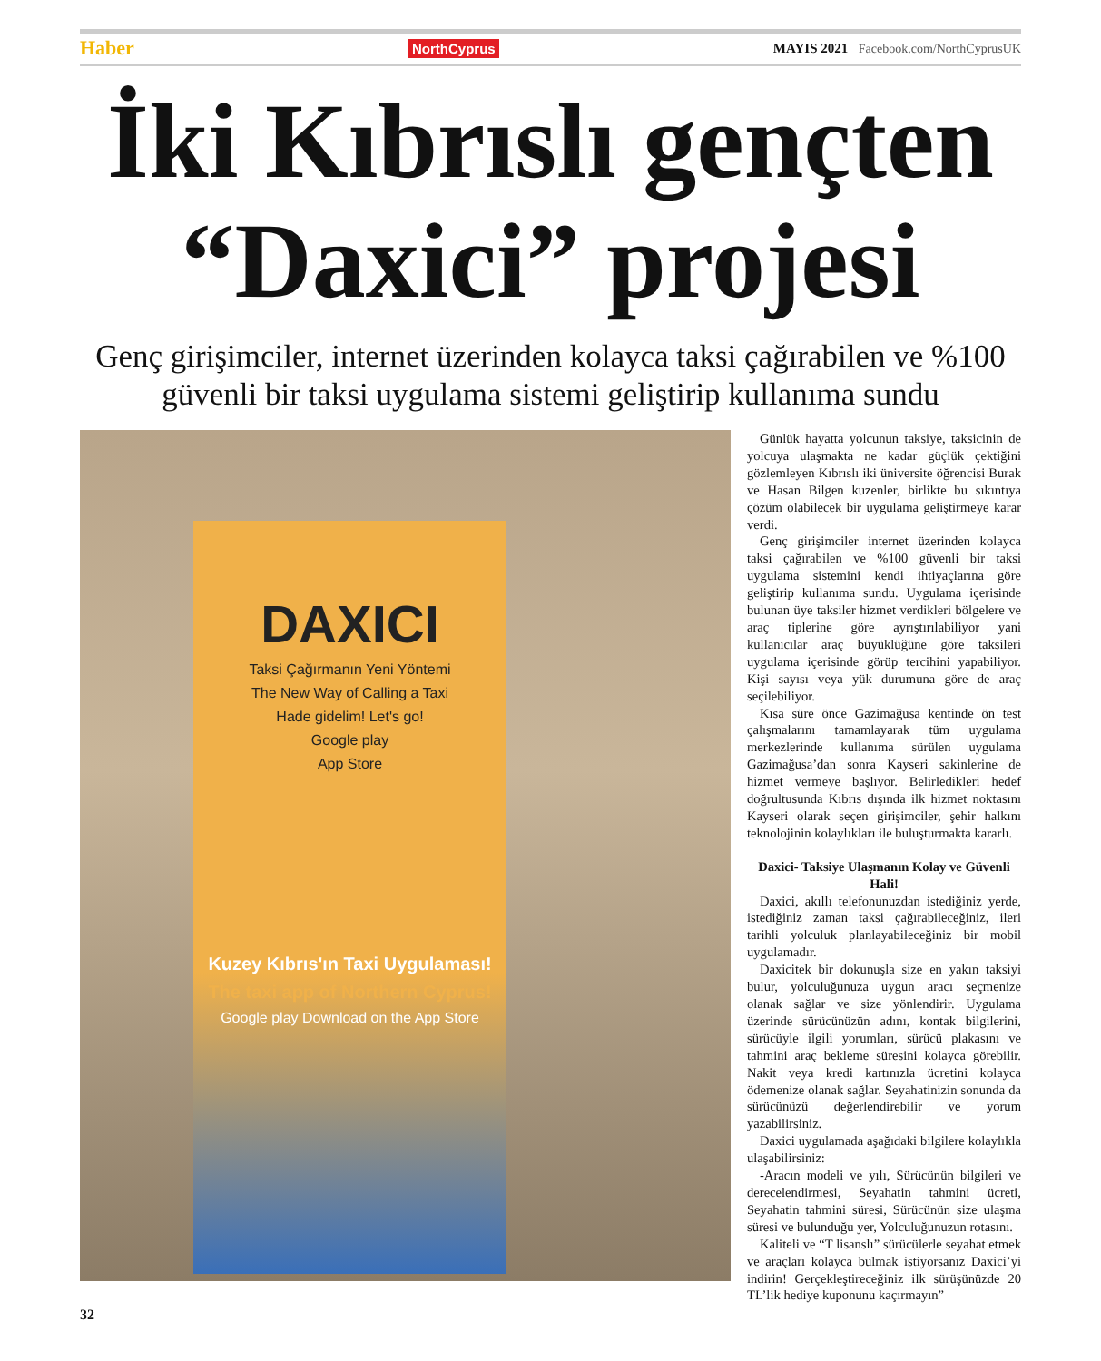Haber NorthCyprus MAYIS 2021 Facebook.com/NorthCyprusUK
İki Kıbrıslı gençten
“Daxici” projesi
Genç girişimciler, internet üzerinden kolayca taksi çağırabilen ve %100 güvenli bir taksi uygulama sistemi geliştirip kullanıma sundu
DAXICI
Taksi Çağırmanın Yeni Yöntemi
The New Way of Calling a Taxi
Hade gidelim! Let's go!
Google play
App Store
Kuzey Kıbrıs'ın Taxi Uygulaması!
The taxi app of Northern Cyprus!
Google play Download on the App Store
Günlük hayatta yolcunun taksiye, taksicinin de yolcuya ulaşmakta ne kadar güçlük çektiğini gözlemleyen Kıbrıslı iki üniversite öğrencisi Burak ve Hasan Bilgen kuzenler, birlikte bu sıkıntıya çözüm olabilecek bir uygulama geliştirmeye karar verdi.
Genç girişimciler internet üzerinden kolayca taksi çağırabilen ve %100 güvenli bir taksi uygulama sistemini kendi ihtiyaçlarına göre geliştirip kullanıma sundu. Uygulama içerisinde bulunan üye taksiler hizmet verdikleri bölgelere ve araç tiplerine göre ayrıştırılabiliyor yani kullanıcılar araç büyüklüğüne göre taksileri uygulama içerisinde görüp tercihini yapabiliyor. Kişi sayısı veya yük durumuna göre de araç seçilebiliyor.
Kısa süre önce Gazimağusa kentinde ön test çalışmalarını tamamlayarak tüm uygulama merkezlerinde kullanıma sürülen uygulama Gazimağusa’dan sonra Kayseri sakinlerine de hizmet vermeye başlıyor. Belirledikleri hedef doğrultusunda Kıbrıs dışında ilk hizmet noktasını Kayseri olarak seçen girişimciler, şehir halkını teknolojinin kolaylıkları ile buluşturmakta kararlı.
Daxici- Taksiye Ulaşmanın Kolay ve Güvenli Hali!
Daxici, akıllı telefonunuzdan istediğiniz yerde, istediğiniz zaman taksi çağırabileceğiniz, ileri tarihli yolculuk planlayabileceğiniz bir mobil uygulamadır.
Daxicitek bir dokunuşla size en yakın taksiyi bulur, yolculuğunuza uygun aracı seçmenize olanak sağlar ve size yönlendirir. Uygulama üzerinde sürücünüzün adını, kontak bilgilerini, sürücüyle ilgili yorumları, sürücü plakasını ve tahmini araç bekleme süresini kolayca görebilir. Nakit veya kredi kartınızla ücretini kolayca ödemenize olanak sağlar. Seyahatinizin sonunda da sürücünüzü değerlendirebilir ve yorum yazabilirsiniz.
Daxici uygulamada aşağıdaki bilgilere kolaylıkla ulaşabilirsiniz:
-Aracın modeli ve yılı, Sürücünün bilgileri ve derecelendirmesi, Seyahatin tahmini ücreti, Seyahatin tahmini süresi, Sürücünün size ulaşma süresi ve bulunduğu yer, Yolculuğunuzun rotasını.
Kaliteli ve “T lisanslı” sürücülerle seyahat etmek ve araçları kolayca bulmak istiyorsanız Daxici’yi indirin! Gerçekleştireceğiniz ilk sürüşünüzde 20 TL’lik hediye kuponunu kaçırmayın”
32